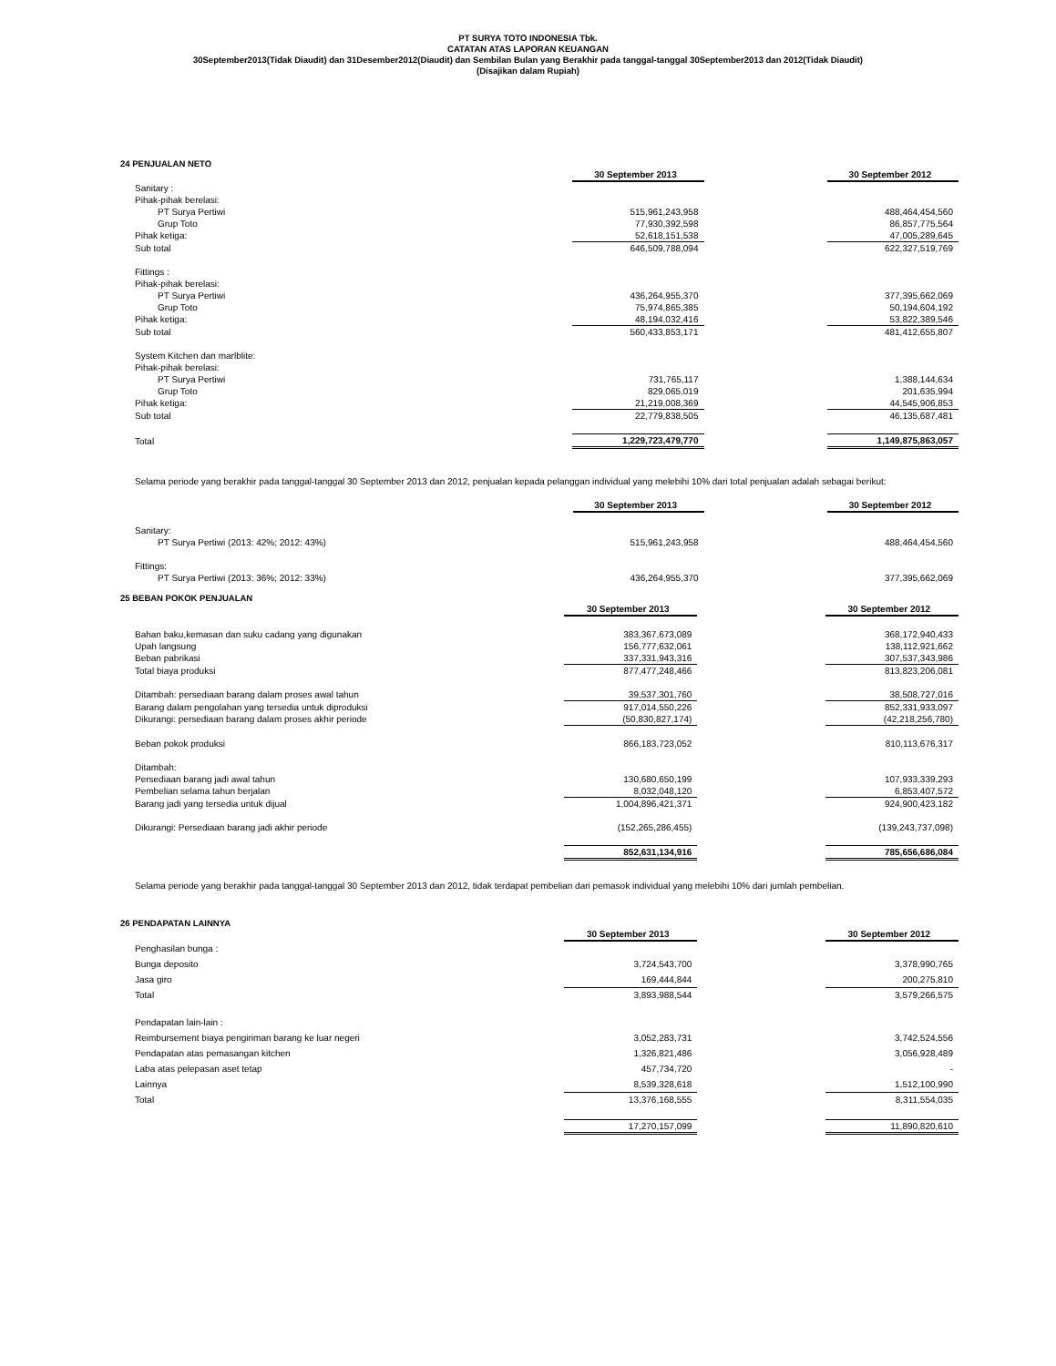PT SURYA TOTO INDONESIA Tbk.
CATATAN ATAS LAPORAN KEUANGAN
30September2013(Tidak Diaudit) dan 31Desember2012(Diaudit) dan Sembilan Bulan yang Berakhir pada tanggal-tanggal 30September2013 dan 2012(Tidak Diaudit)
(Disajikan dalam Rupiah)
24 PENJUALAN NETO
| | 30 September 2013 | | 30 September 2012 |
| Sanitary : | | | |
| Pihak-pihak berelasi: | | | |
| PT Surya Pertiwi | 515,961,243,958 | | 488,464,454,560 |
| Grup Toto | 77,930,392,598 | | 86,857,775,564 |
| Pihak ketiga: | 52,618,151,538 | | 47,005,289,645 |
| Sub total | 646,509,788,094 | | 622,327,519,769 |
| Fittings : | | | |
| Pihak-pihak berelasi: | | | |
| PT Surya Pertiwi | 436,264,955,370 | | 377,395,662,069 |
| Grup Toto | 75,974,865,385 | | 50,194,604,192 |
| Pihak ketiga: | 48,194,032,416 | | 53,822,389,546 |
| Sub total | 560,433,853,171 | | 481,412,655,807 |
| System Kitchen dan marlblite: | | | |
| Pihak-pihak berelasi: | | | |
| PT Surya Pertiwi | 731,765,117 | | 1,388,144,634 |
| Grup Toto | 829,065,019 | | 201,635,994 |
| Pihak ketiga: | 21,219,008,369 | | 44,545,906,853 |
| Sub total | 22,779,838,505 | | 46,135,687,481 |
| Total | 1,229,723,479,770 | | 1,149,875,863,057 |
Selama periode yang berakhir pada tanggal-tanggal 30 September 2013 dan 2012, penjualan kepada pelanggan individual yang melebihi 10% dari total penjualan adalah sebagai berikut:
| | 30 September 2013 | | 30 September 2012 |
| Sanitary: | | | |
| PT Surya Pertiwi (2013: 42%; 2012: 43%) | 515,961,243,958 | | 488,464,454,560 |
| Fittings: | | | |
| PT Surya Pertiwi (2013: 36%; 2012: 33%) | 436,264,955,370 | | 377,395,662,069 |
25 BEBAN POKOK PENJUALAN
| | 30 September 2013 | | 30 September 2012 |
| Bahan baku,kemasan dan suku cadang yang digunakan | 383,367,673,089 | | 368,172,940,433 |
| Upah langsung | 156,777,632,061 | | 138,112,921,662 |
| Beban pabrikasi | 337,331,943,316 | | 307,537,343,986 |
| Total biaya produksi | 877,477,248,466 | | 813,823,206,081 |
| Ditambah: persediaan barang dalam proses awal tahun | 39,537,301,760 | | 38,508,727,016 |
| Barang dalam pengolahan yang tersedia untuk diproduksi | 917,014,550,226 | | 852,331,933,097 |
| Dikurangi: persediaan barang dalam proses akhir periode | (50,830,827,174) | | (42,218,256,780) |
| Beban pokok produksi | 866,183,723,052 | | 810,113,676,317 |
| Ditambah: | | | |
| Persediaan barang jadi awal tahun | 130,680,650,199 | | 107,933,339,293 |
| Pembelian selama tahun berjalan | 8,032,048,120 | | 6,853,407,572 |
| Barang jadi yang tersedia untuk dijual | 1,004,896,421,371 | | 924,900,423,182 |
| Dikurangi: Persediaan barang jadi akhir periode | (152,265,286,455) | | (139,243,737,098) |
| | 852,631,134,916 | | 785,656,686,084 |
Selama periode yang berakhir pada tanggal-tanggal 30 September 2013 dan 2012, tidak terdapat pembelian dari pemasok individual yang melebihi 10% dari jumlah pembelian.
26 PENDAPATAN LAINNYA
| | 30 September 2013 | | 30 September 2012 |
| Penghasilan bunga : | | | |
| Bunga deposito | 3,724,543,700 | | 3,378,990,765 |
| Jasa giro | 169,444,844 | | 200,275,810 |
| Total | 3,893,988,544 | | 3,579,266,575 |
| Pendapatan lain-lain : | | | |
| Reimbursement biaya pengiriman barang ke luar negeri | 3,052,283,731 | | 3,742,524,556 |
| Pendapatan atas pemasangan kitchen | 1,326,821,486 | | 3,056,928,489 |
| Laba atas pelepasan aset tetap | 457,734,720 | | - |
| Lainnya | 8,539,328,618 | | 1,512,100,990 |
| Total | 13,376,168,555 | | 8,311,554,035 |
| | 17,270,157,099 | | 11,890,820,610 |